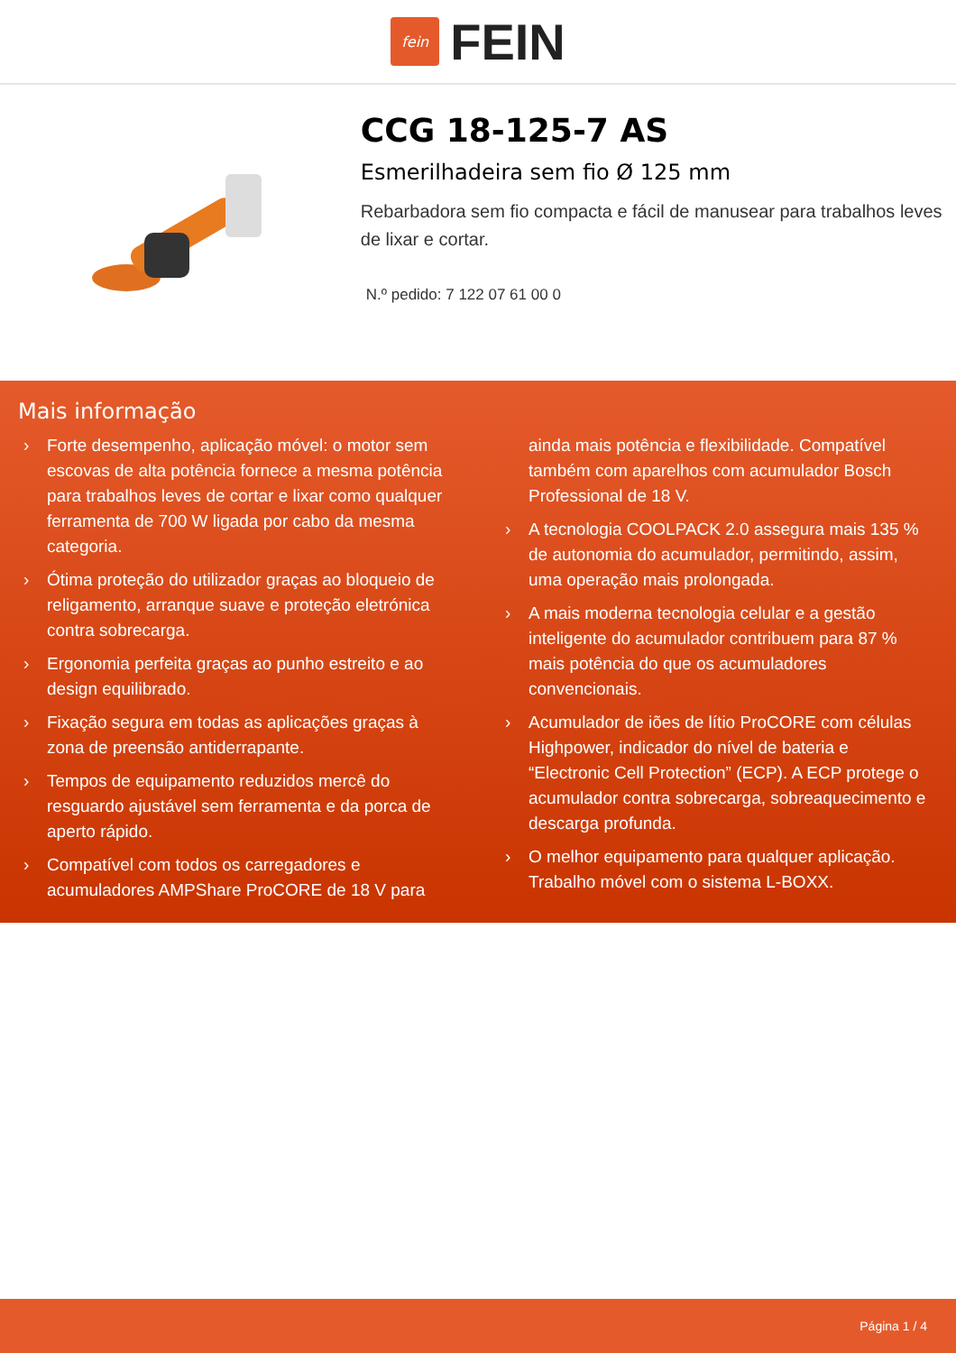fein
FEIN
CCG 18-125-7 AS
Esmerilhadeira sem fio Ø 125 mm
Rebarbadora sem fio compacta e fácil de manusear para trabalhos leves de lixar e cortar.
N.º pedido: 7 122 07 61 00 0
Mais informação
› Forte desempenho, aplicação móvel: o motor sem escovas de alta potência fornece a mesma potência para trabalhos leves de cortar e lixar como qualquer ferramenta de 700 W ligada por cabo da mesma categoria.
› Ótima proteção do utilizador graças ao bloqueio de religamento, arranque suave e proteção eletrónica contra sobrecarga.
› Ergonomia perfeita graças ao punho estreito e ao design equilibrado.
› Fixação segura em todas as aplicações graças à zona de preensão antiderrapante.
› Tempos de equipamento reduzidos mercê do resguardo ajustável sem ferramenta e da porca de aperto rápido.
› Compatível com todos os carregadores e acumuladores AMPShare ProCORE de 18 V para ainda mais potência e flexibilidade. Compatível também com aparelhos com acumulador Bosch Professional de 18 V.
› A tecnologia COOLPACK 2.0 assegura mais 135 % de autonomia do acumulador, permitindo, assim, uma operação mais prolongada.
› A mais moderna tecnologia celular e a gestão inteligente do acumulador contribuem para 87 % mais potência do que os acumuladores convencionais.
› Acumulador de iões de lítio ProCORE com células Highpower, indicador do nível de bateria e “Electronic Cell Protection” (ECP). A ECP protege o acumulador contra sobrecarga, sobreaquecimento e descarga profunda.
› O melhor equipamento para qualquer aplicação. Trabalho móvel com o sistema L-BOXX.
Página 1 / 4